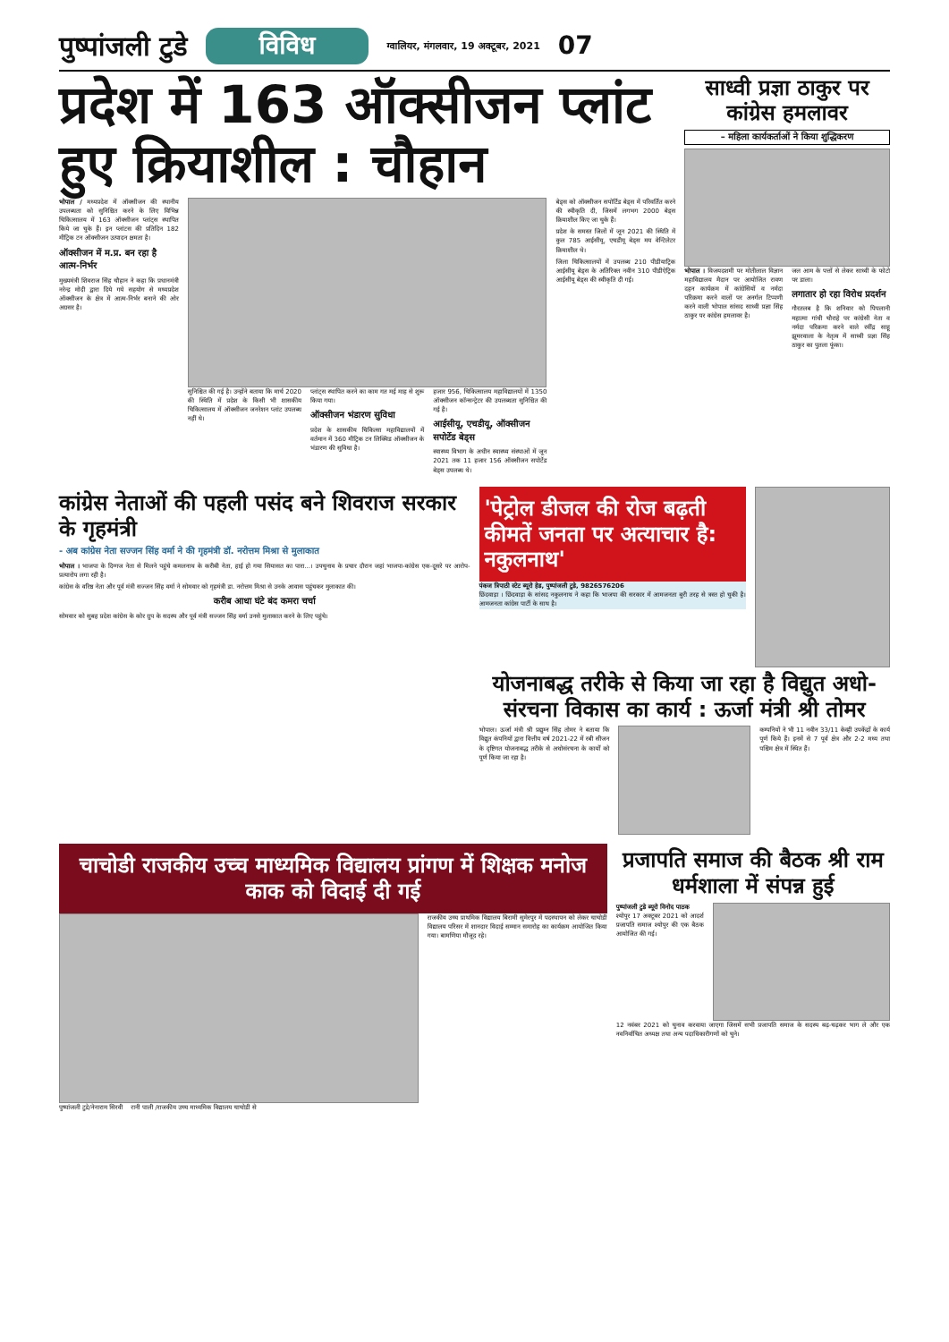पुष्पांजली टुडे विविध ग्वालियर, मंगलवार, 19 अक्टूबर, 2021 07
प्रदेश में 163 ऑक्सीजन प्लांट हुए क्रियाशील : चौहान
भोपाल / मध्यप्रदेश में ऑक्सीजन की स्थानीय उपलब्धता को सुनिश्चित करने के लिए विभिन्न चिकित्सालय में 163 ऑक्सीजन प्लांट्स स्थापित किये जा चुके हैं। इन प्लांटस की प्रतिदिन 182 मीट्रिक टन ऑक्सीजन उत्पादन क्षमता है।
ऑक्सीजन में म.प्र. बन रहा है आत्म-निर्भर
मुख्यमंत्री शिवराज सिंह चौहान ने कहा कि प्रधानमंत्री नरेन्द्र मोदी द्वारा दिये गये सहयोग से मध्यप्रदेश ऑक्सीजन के क्षेत्र में आत्म-निर्भर बनाने की ओर अग्रसर है।
सुनिश्चित की गई है। उन्होंने बताया कि मार्च 2020 की स्थिति में प्रदेश के किसी भी शासकीय चिकित्सालय में ऑक्सीजन जनरेशन प्लांट उपलब्ध नहीं थे।
प्लांट्स स्थापित करने का काम गत मई माह से शुरू किया गया।
ऑक्सीजन भंडारण सुविधा
प्रदेश के शासकीय चिकित्सा महाविद्यालयों में वर्तमान में 360 मीट्रिक टन लिक्विड ऑक्सीजन के भंडारण की सुविधा है।
हजार 956, चिकित्सालय महाविद्यालयों में 1350 ऑक्सीजन कॉन्सन्ट्रेटर की उपलब्धता सुनिश्चित की गई है।
आईसीयू, एचडीयू, ऑक्सीजन सपोर्टेड बेड्स
स्वास्थ्य विभाग के अधीन स्वास्थ्य संस्थाओं में जून 2021 तक 11 हजार 156 ऑक्सीजन सपोर्टेड बेड्स उपलब्ध थे।
बेड्स को ऑक्सीजन सपोर्टिड बेड्स में परिवर्तित करने की स्वीकृति दी, जिसमें लगभग 2000 बेड्स क्रियाशील किए जा चुके हैं।
प्रदेश के समस्त जिलों में जून 2021 की स्थिति में कुल 785 आईसीयू, एचडीयू बेड्स मय वेन्टिलेटर क्रियाशील थे।
जिला चिकित्सालयों में उपलब्ध 210 पीडीयाट्रिक आईसीयू बेड्स के अतिरिक्त नवीन 310 पीडीऐट्रिक आईसीयू बेड्स की स्वीकृति दी गई।
साध्वी प्रज्ञा ठाकुर पर कांग्रेस हमलावर
– महिला कार्यकर्ताओं ने किया शुद्धिकरण
भोपाल । विजयदशमी पर मोतीलाल विज्ञान महाविद्यालय मैदान पर आयोजित रावण दहन कार्यक्रम में कांग्रेसियों व नर्मदा परिक्रमा करने वालों पर अनर्गल टिप्पणी करने वाली भोपाल सांसद साध्वी प्रज्ञा सिंह ठाकुर पर कांग्रेस हमलावर है।
जल आम के पत्तों से लेकर साध्वी के फोटो पर डाला।
लगातार हो रहा विरोध प्रदर्शन
गौरतलब है कि शनिवार को पिपलानी महात्मा गांधी चौराहे पर कांग्रेसी नेता व नर्मदा परिक्रमा करने वाले रवींद्र साहू झूमरवाला के नेतृत्व में साध्वी प्रज्ञा सिंह ठाकुर का पुतला फूंका।
कांग्रेस नेताओं की पहली पसंद बने शिवराज सरकार के गृहमंत्री
- अब कांग्रेस नेता सज्जन सिंह वर्मा ने की गृहमंत्री डॉ. नरोत्तम मिश्रा से मुलाकात
भोपाल । भाजपा के दिग्गज नेता से मिलने पहुंचे कमलनाथ के करीबी नेता, हाई हो गया सियासत का पारा...। उपचुनाव के प्रचार दौरान जहां भाजपा-कांग्रेस एक-दूसरे पर आरोप-प्रत्यारोप लगा रही है।
कांग्रेस के वरिष्ठ नेता और पूर्व मंत्री सज्जन सिंह वर्मा ने सोमवार को गृहमंत्री डा. नरोत्तम मिश्रा से उनके आवास पहुंचकर मुलाकात की।
करीब आधा घंटे बंद कमरा चर्चा
सोमवार को सुबह प्रदेश कांग्रेस के कोर ग्रुप के सदस्य और पूर्व मंत्री सज्जन सिंह वर्मा उनसे मुलाकात करने के लिए पहुंचे।
'पेट्रोल डीजल की रोज बढ़ती कीमतें जनता पर अत्याचार है: नकुलनाथ'
पंकज त्रिपाठी स्टेट ब्यूरो हेड, पुष्पांजली टुडे, 9826576206
छिंदवाड़ा । छिंदवाड़ा के सांसद नकुलनाथ ने कहा कि भाजपा की सरकार में आमजनता बुरी तरह से त्रस्त हो चुकी है। आमजनता कांग्रेस पार्टी के साथ है।
योजनाबद्ध तरीके से किया जा रहा है विद्युत अधो-संरचना विकास का कार्य : ऊर्जा मंत्री श्री तोमर
भोपाल। ऊर्जा मंत्री श्री प्रद्युम्न सिंह तोमर ने बताया कि विद्युत कंपनियों द्वारा वित्तीय वर्ष 2021-22 में रबी सीजन के दृष्टिगत योजनाबद्ध तरीके से अधोसंरचना के कार्यों को पूर्ण किया जा रहा है।
कम्पनियों ने भी 11 नवीन 33/11 केव्ही उपकेंद्रों के कार्य पूर्ण किये हैं। इनमें से 7 पूर्व क्षेत्र और 2-2 मध्य तथा पश्चिम क्षेत्र में स्थित हैं।
चाचोडी राजकीय उच्च माध्यमिक विद्यालय प्रांगण में शिक्षक मनोज काक को विदाई दी गई
पुष्पांजली टुडे/नेनाराम सिरवी रानी पाली /राजकीय उच्च माध्यमिक विद्यालय चाचोडी से
राजकीय उच्च प्राथमिक विद्यालय बिरामी सुमेरपुर में पदस्थापन को लेकर चाचोडी विद्यालय परिसर में शानदार विदाई सम्मान समारोह का कार्यक्रम आयोजित किया गया। बामणिया मौजूद रहे।
प्रजापति समाज की बैठक श्री राम धर्मशाला में संपन्न हुई
पुष्पांजली टुडे ब्यूरो विनोद पाठक
श्योपुर 17 अक्टूबर 2021 को आदर्श प्रजापति समाज श्योपुर की एक बैठक आयोजित की गई।
12 नवंबर 2021 को चुनाव करवाया जाएगा जिसमें सभी प्रजापति समाज के सदस्य बढ़-चढ़कर भाग ले और एक नवनिर्वाचित अध्यक्ष तथा अन्य पदाधिकारीगणों को चुने।